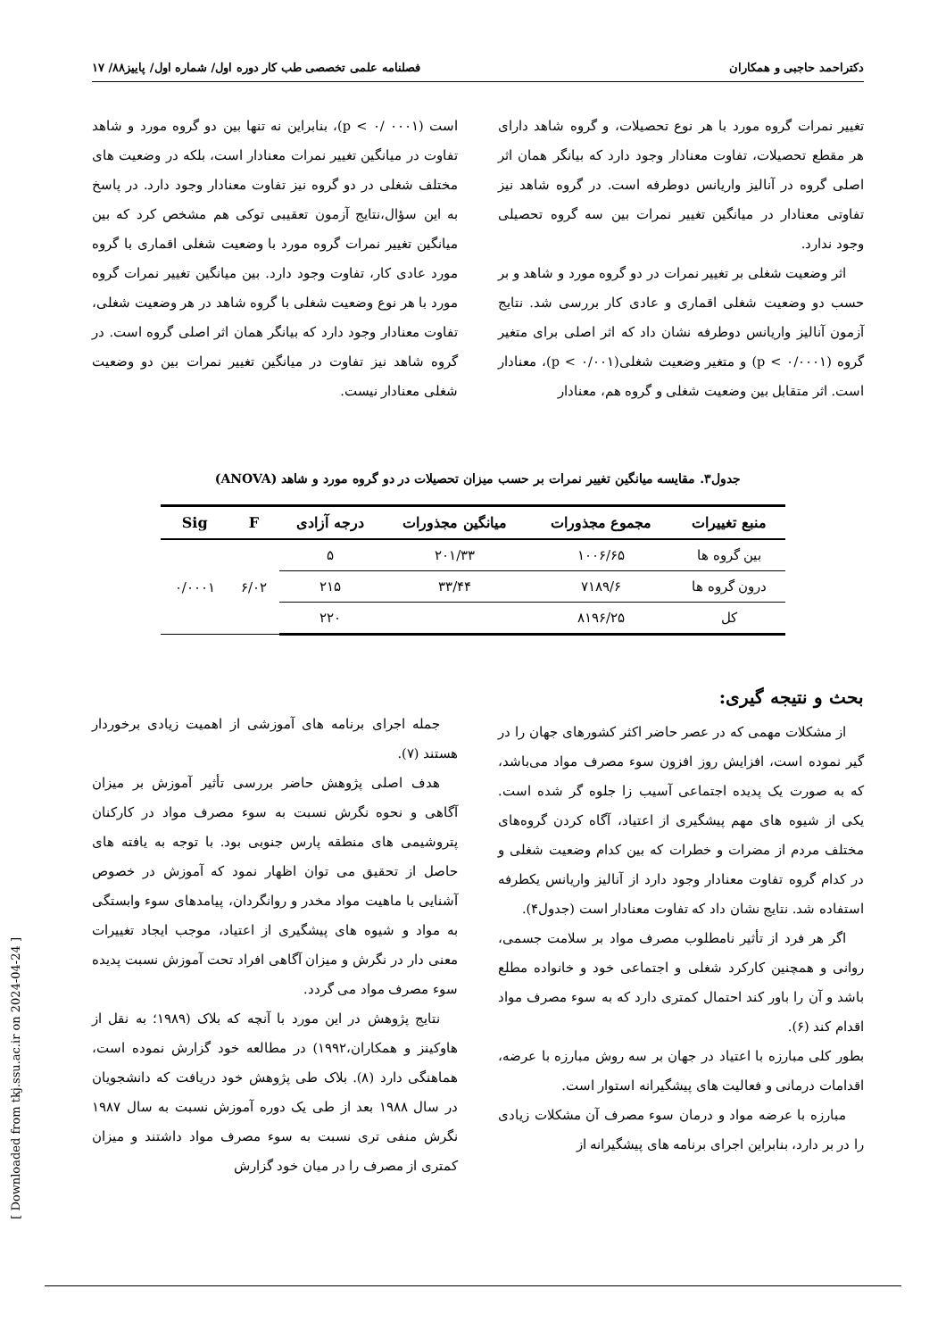دکتراحمد حاجبی و همکاران فصلنامه علمی تخصصی طب کار دوره اول/ شماره اول/ پاییز۸۸/ ۱۷
تغییر نمرات گروه مورد با هر نوع تحصیلات، و گروه شاهد دارای هر مقطع تحصیلات، تفاوت معنادار وجود دارد که بیانگر همان اثر اصلی گروه در آنالیز واریانس دوطرفه است. در گروه شاهد نیز تفاوتی معنادار در میانگین تغییر نمرات بین سه گروه تحصیلی وجود ندارد.
اثر وضعیت شغلی بر تغییر نمرات در دو گروه مورد و شاهد و بر حسب دو وضعیت شغلی اقماری و عادی کار بررسی شد. نتایج آزمون آنالیز واریانس دوطرفه نشان داد که اثر اصلی برای متغیر گروه (p < ۰/۰۰۰۱) و متغیر وضعیت شغلی(p < ۰/۰۰۱)، معنادار است. اثر متقابل بین وضعیت شغلی و گروه هم، معنادار
است (p < ۰/ ۰۰۰۱)، بنابراین نه تنها بین دو گروه مورد و شاهد تفاوت در میانگین تغییر نمرات معنادار است، بلکه در وضعیت های مختلف شغلی در دو گروه نیز تفاوت معنادار وجود دارد. در پاسخ به این سؤال،نتایج آزمون تعقیبی توکی هم مشخص کرد که بین میانگین تغییر نمرات گروه مورد با وضعیت شغلی اقماری با گروه مورد عادی کار، تفاوت وجود دارد. بین میانگین تغییر نمرات گروه مورد با هر نوع وضعیت شغلی با گروه شاهد در هر وضعیت شغلی، تفاوت معنادار وجود دارد که بیانگر همان اثر اصلی گروه است. در گروه شاهد نیز تفاوت در میانگین تغییر نمرات بین دو وضعیت شغلی معنادار نیست.
جدول۳. مقایسه میانگین تغییر نمرات بر حسب میزان تحصیلات در دو گروه مورد و شاهد (ANOVA)
| منبع تغییرات | مجموع مجذورات | میانگین مجذورات | درجه آزادی | F | Sig |
| --- | --- | --- | --- | --- | --- |
| بین گروه ها | ۱۰۰۶/۶۵ | ۲۰۱/۳۳ | ۵ | ۶/۰۲ | ۰/۰۰۰۱ |
| درون گروه ها | ۷۱۸۹/۶ | ۳۳/۴۴ | ۲۱۵ | | |
| کل | ۸۱۹۶/۲۵ | | ۲۲۰ | | |
بحث و نتیجه گیری:
از مشکلات مهمی که در عصر حاضر اکثر کشورهای جهان را در گیر نموده است، افزایش روز افزون سوء مصرف مواد می‌باشد، که به صورت یک پدیده اجتماعی آسیب زا جلوه گر شده است. یکی از شیوه های مهم پیشگیری از اعتیاد، آگاه کردن گروه‌های مختلف مردم از مضرات و خطرات که بین کدام وضعیت شغلی و در کدام گروه تفاوت معنادار وجود دارد از آنالیز واریانس یکطرفه استفاده شد. نتایج نشان داد که تفاوت معنادار است (جدول۴).
اگر هر فرد از تأثیر نامطلوب مصرف مواد بر سلامت جسمی، روانی و همچنین کارکرد شغلی و اجتماعی خود و خانواده مطلع باشد و آن را باور کند احتمال کمتری دارد که به سوء مصرف مواد اقدام کند (۶).
بطور کلی مبارزه با اعتیاد در جهان بر سه روش مبارزه با عرضه، اقدامات درمانی و فعالیت های پیشگیرانه استوار است.
مبارزه با عرضه مواد و درمان سوء مصرف آن مشکلات زیادی را در بر دارد، بنابراین اجرای برنامه های پیشگیرانه از
جمله اجرای برنامه های آموزشی از اهمیت زیادی برخوردار هستند (۷).
هدف اصلی پژوهش حاضر بررسی تأثیر آموزش بر میزان آگاهی و نحوه نگرش نسبت به سوء مصرف مواد در کارکنان پتروشیمی های منطقه پارس جنوبی بود. با توجه به یافته های حاصل از تحقیق می توان اظهار نمود که آموزش در خصوص آشنایی با ماهیت مواد مخدر و روانگردان، پیامدهای سوء وابستگی به مواد و شیوه های پیشگیری از اعتیاد، موجب ایجاد تغییرات معنی دار در نگرش و میزان آگاهی افراد تحت آموزش نسبت پدیده سوء مصرف مواد می گردد.
نتایج پژوهش در این مورد با آنچه که بلاک (۱۹۸۹؛ به نقل از هاوکینز و همکاران،۱۹۹۲) در مطالعه خود گزارش نموده است، هماهنگی دارد (۸). بلاک طی پژوهش خود دریافت که دانشجویان در سال ۱۹۸۸ بعد از طی یک دوره آموزش نسبت به سال ۱۹۸۷ نگرش منفی تری نسبت به سوء مصرف مواد داشتند و میزان کمتری از مصرف را در میان خود گزارش
[ Downloaded from tkj.ssu.ac.ir on 2024-04-24 ]